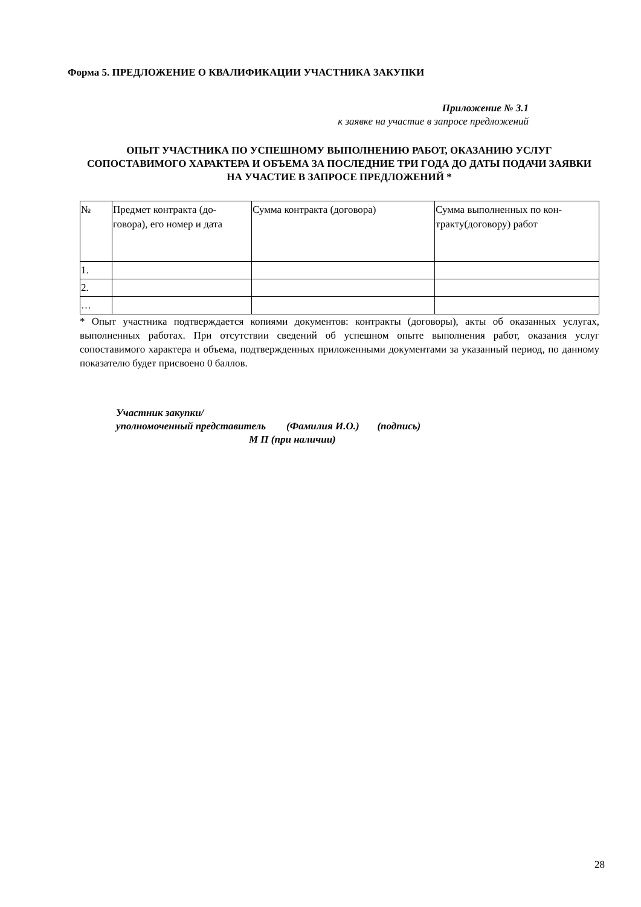Форма 5. ПРЕДЛОЖЕНИЕ О КВАЛИФИКАЦИИ УЧАСТНИКА ЗАКУПКИ
Приложение № 3.1
к заявке на участие в запросе предложений
ОПЫТ УЧАСТНИКА ПО УСПЕШНОМУ ВЫПОЛНЕНИЮ РАБОТ, ОКАЗАНИЮ УСЛУГ СОПОСТАВИМОГО ХАРАКТЕРА И ОБЪЕМА ЗА ПОСЛЕДНИЕ ТРИ ГОДА ДО ДАТЫ ПОДАЧИ ЗАЯВКИ НА УЧАСТИЕ В ЗАПРОСЕ ПРЕДЛОЖЕНИЙ *
| № | Предмет контракта (до-говора), его номер и дата | Сумма контракта (договора) | Сумма выполненных по кон-тракту(договору) работ |
| 1. | | | |
| 2. | | | |
| … | | | |
* Опыт участника подтверждается копиями документов: контракты (договоры), акты об оказанных услугах, выполненных работах. При отсутствии сведений об успешном опыте выполнения работ, оказания услуг сопоставимого характера и объема, подтвержденных приложенными документами за указанный период, по данному показателю будет присвоено 0 баллов.
Участник закупки/
уполномоченный представитель (Фамилия И.О.) (подпись)
М П (при наличии)
28